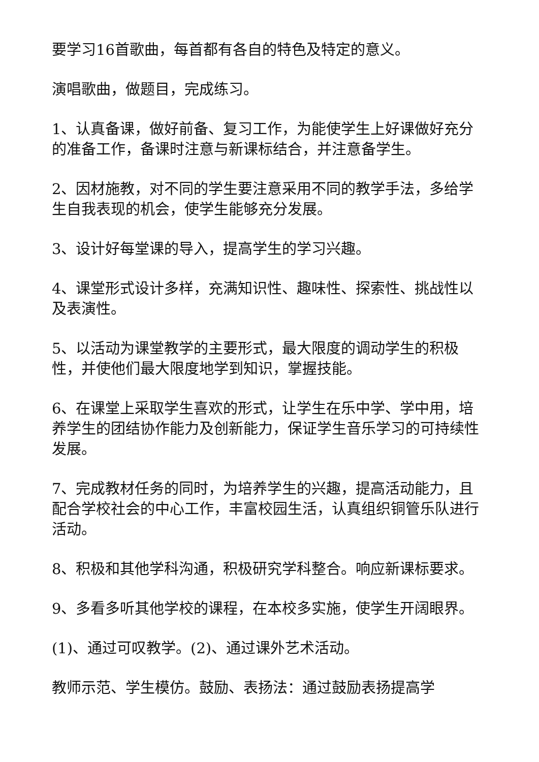要学习16首歌曲，每首都有各自的特色及特定的意义。
演唱歌曲，做题目，完成练习。
1、认真备课，做好前备、复习工作，为能使学生上好课做好充分的准备工作，备课时注意与新课标结合，并注意备学生。
2、因材施教，对不同的学生要注意采用不同的教学手法，多给学生自我表现的机会，使学生能够充分发展。
3、设计好每堂课的导入，提高学生的学习兴趣。
4、课堂形式设计多样，充满知识性、趣味性、探索性、挑战性以及表演性。
5、以活动为课堂教学的主要形式，最大限度的调动学生的积极性，并使他们最大限度地学到知识，掌握技能。
6、在课堂上采取学生喜欢的形式，让学生在乐中学、学中用，培养学生的团结协作能力及创新能力，保证学生音乐学习的可持续性发展。
7、完成教材任务的同时，为培养学生的兴趣，提高活动能力，且配合学校社会的中心工作，丰富校园生活，认真组织铜管乐队进行活动。
8、积极和其他学科沟通，积极研究学科整合。响应新课标要求。
9、多看多听其他学校的课程，在本校多实施，使学生开阔眼界。
(1)、通过可叹教学。(2)、通过课外艺术活动。
教师示范、学生模仿。鼓励、表扬法：通过鼓励表扬提高学